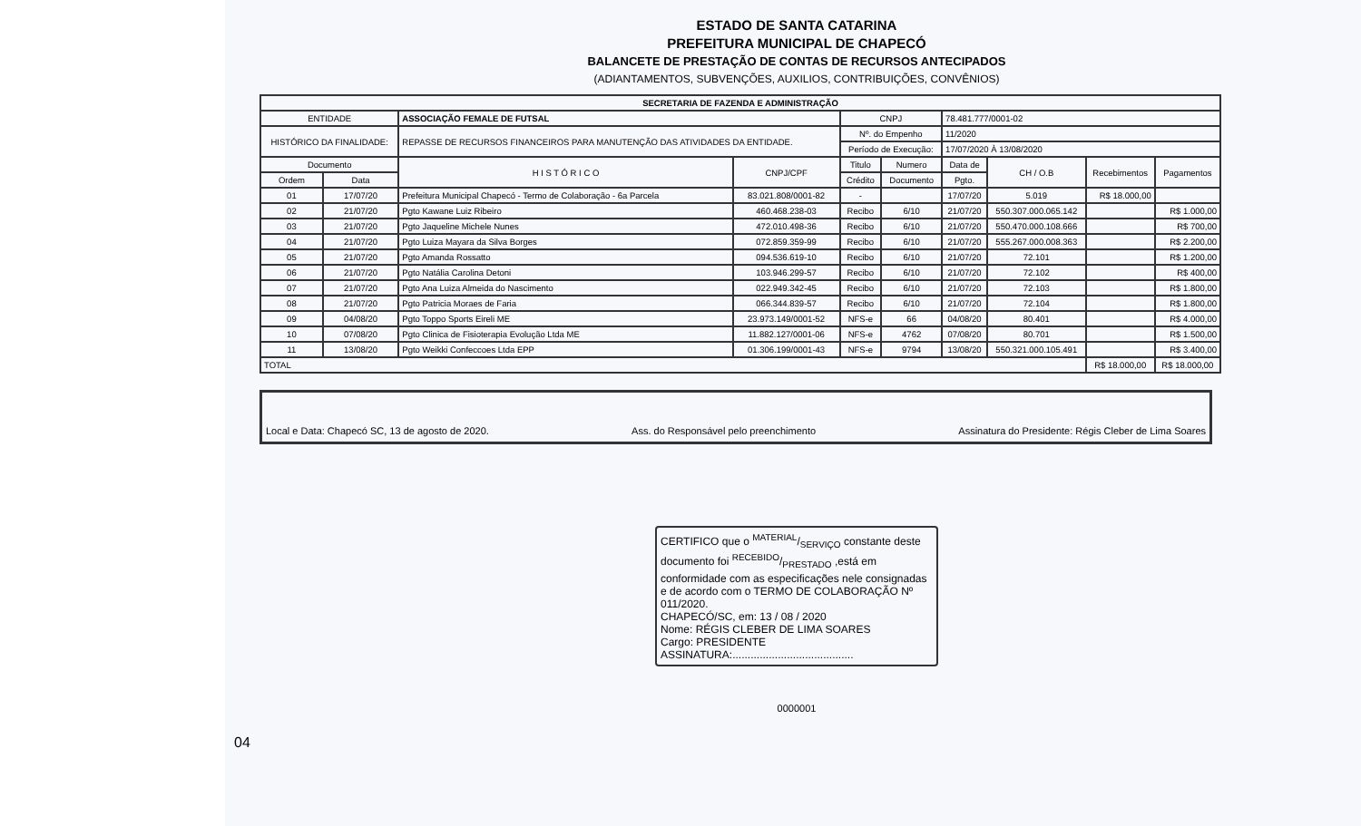ESTADO DE SANTA CATARINA
PREFEITURA MUNICIPAL DE CHAPECÓ
BALANCETE DE PRESTAÇÃO DE CONTAS DE RECURSOS ANTECIPADOS
(ADIANTAMENTOS, SUBVENÇÕES, AUXILIOS, CONTRIBUIÇÕES, CONVÊNIOS)
| SECRETARIA DE FAZENDA E ADMINISTRAÇÃO | | | | | | | | | |
| --- | --- | --- | --- | --- | --- | --- | --- | --- | --- |
| ENTIDADE | | ASSOCIAÇÃO FEMALE DE FUTSAL | | CNPJ | | 78.481.777/0001-02 | | | |
| HISTÓRICO DA FINALIDADE: | | REPASSE DE RECURSOS FINANCEIROS PARA MANUTENÇÃO DAS ATIVIDADES DA ENTIDADE. | | Nº. do Empenho | | 11/2020 | | | |
| | | | | Período de Execução: | | 17/07/2020 À 13/08/2020 | | | |
| Documento | | H I S T Ó R I C O | CNPJ/CPF | Titulo | Numero | Data de | CH / O.B | Recebimentos | Pagamentos |
| Ordem | Data | | | Crédito | Documento | Pgto. | | | |
| 01 | 17/07/20 | Prefeitura Municipal Chapecó - Termo de Colaboração - 6a Parcela | 83.021.808/0001-82 | - | | 17/07/20 | 5.019 | R$ 18.000,00 | |
| 02 | 21/07/20 | Pgto Kawane Luiz Ribeiro | 460.468.238-03 | Recibo | 6/10 | 21/07/20 | 550.307.000.065.142 | | R$ 1.000,00 |
| 03 | 21/07/20 | Pgto Jaqueline Michele Nunes | 472.010.498-36 | Recibo | 6/10 | 21/07/20 | 550.470.000.108.666 | | R$ 700,00 |
| 04 | 21/07/20 | Pgto Luiza Mayara da Silva Borges | 072.859.359-99 | Recibo | 6/10 | 21/07/20 | 555.267.000.008.363 | | R$ 2.200,00 |
| 05 | 21/07/20 | Pgto Amanda Rossatto | 094.536.619-10 | Recibo | 6/10 | 21/07/20 | 72.101 | | R$ 1.200,00 |
| 06 | 21/07/20 | Pgto Natália Carolina Detoni | 103.946.299-57 | Recibo | 6/10 | 21/07/20 | 72.102 | | R$ 400,00 |
| 07 | 21/07/20 | Pgto Ana Luiza Almeida do Nascimento | 022.949.342-45 | Recibo | 6/10 | 21/07/20 | 72.103 | | R$ 1.800,00 |
| 08 | 21/07/20 | Pgto Patricia Moraes de Faria | 066.344.839-57 | Recibo | 6/10 | 21/07/20 | 72.104 | | R$ 1.800,00 |
| 09 | 04/08/20 | Pgto Toppo Sports Eireli ME | 23.973.149/0001-52 | NFS-e | 66 | 04/08/20 | 80.401 | | R$ 4.000,00 |
| 10 | 07/08/20 | Pgto Clinica de Fisioterapia Evolução Ltda ME | 11.882.127/0001-06 | NFS-e | 4762 | 07/08/20 | 80.701 | | R$ 1.500,00 |
| 11 | 13/08/20 | Pgto Weikki Confeccoes Ltda EPP | 01.306.199/0001-43 | NFS-e | 9794 | 13/08/20 | 550.321.000.105.491 | | R$ 3.400,00 |
| TOTAL | | | | | | | | R$ 18.000,00 | R$ 18.000,00 |
Local e Data: Chapecó SC, 13 de agosto de 2020. Ass. do Responsável pelo preenchimento Assinatura do Presidente: Régis Cleber de Lima Soares
CERTIFICO que o MATERIAL/SERVIÇO constante deste documento foi RECEBIDO/PRESTADO ,está em conformidade com as especificações nele consignadas e de acordo com o TERMO DE COLABORAÇÃO Nº 011/2020.
CHAPECÓ/SC, em: 13 / 08 / 2020
Nome: RÉGIS CLEBER DE LIMA SOARES
Cargo: PRESIDENTE
ASSINATURA:........................................
0000001
04